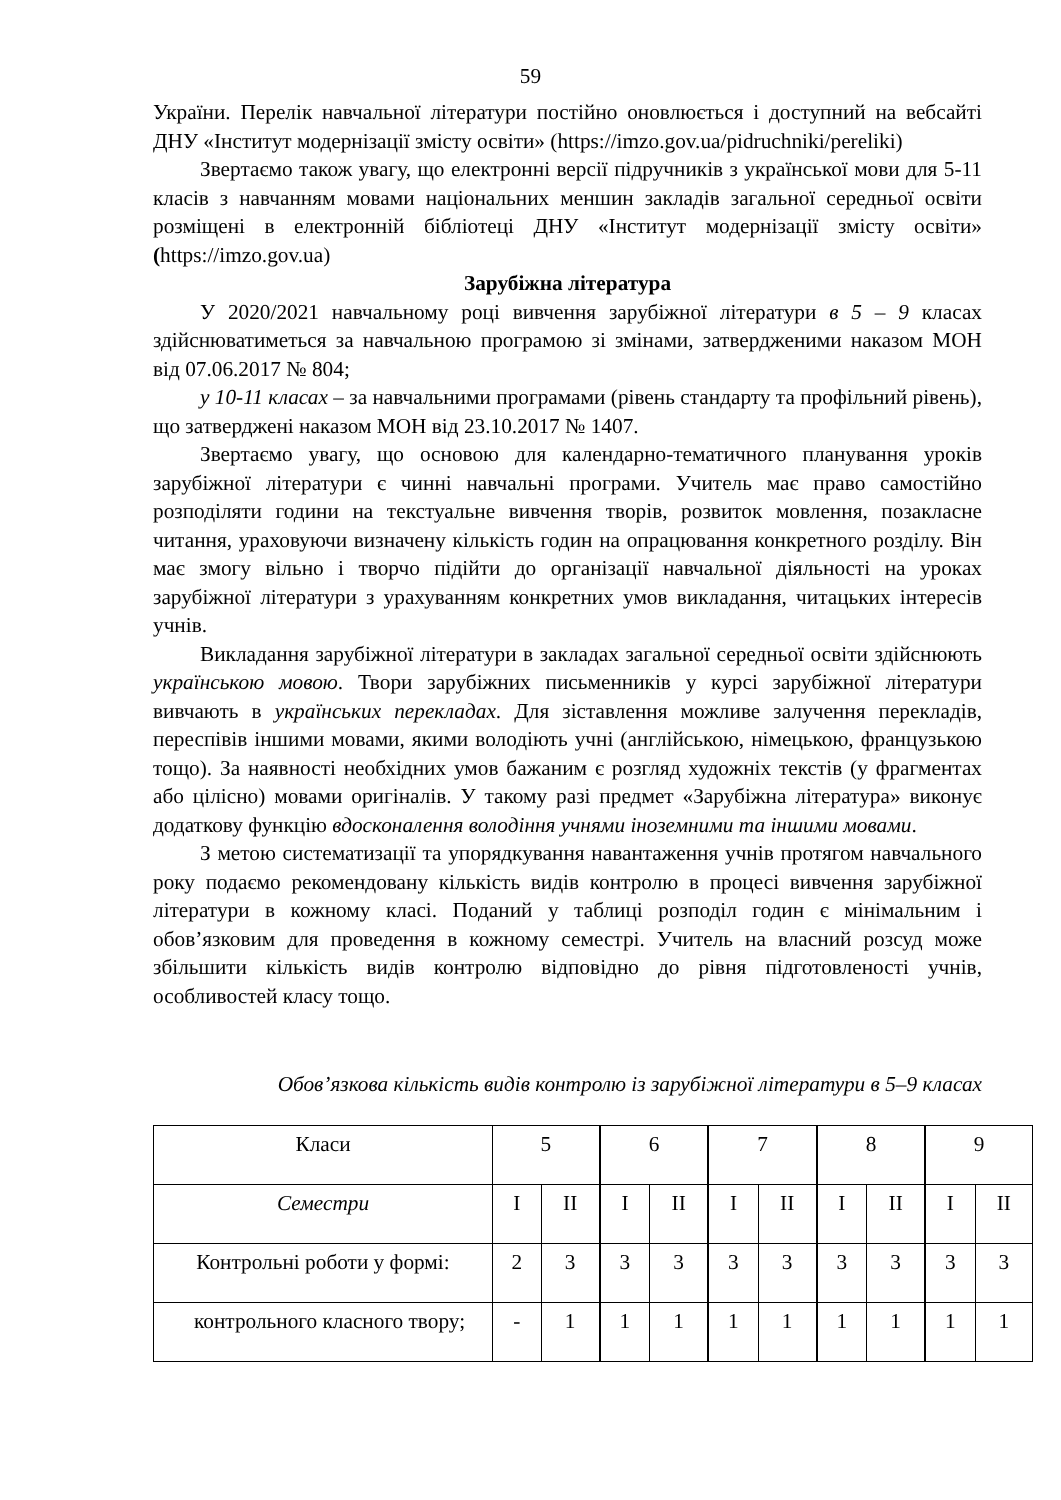59
України. Перелік навчальної літератури постійно оновлюється і доступний на вебсайті ДНУ «Інститут модернізації змісту освіти» (https://imzo.gov.ua/pidruchniki/pereliki)
Звертаємо також увагу, що електронні версії підручників з української мови для 5-11 класів з навчанням мовами національних меншин закладів загальної середньої освіти розміщені в електронній бібліотеці ДНУ «Інститут модернізації змісту освіти» (https://imzo.gov.ua)
Зарубіжна література
У 2020/2021 навчальному році вивчення зарубіжної літератури в 5 – 9 класах здійснюватиметься за навчальною програмою зі змінами, затвердженими наказом МОН від 07.06.2017 № 804;
у 10-11 класах – за навчальними програмами (рівень стандарту та профільний рівень), що затверджені наказом МОН від 23.10.2017 № 1407.
Звертаємо увагу, що основою для календарно-тематичного планування уроків зарубіжної літератури є чинні навчальні програми. Учитель має право самостійно розподіляти години на текстуальне вивчення творів, розвиток мовлення, позакласне читання, ураховуючи визначену кількість годин на опрацювання конкретного розділу. Він має змогу вільно і творчо підійти до організації навчальної діяльності на уроках зарубіжної літератури з урахуванням конкретних умов викладання, читацьких інтересів учнів.
Викладання зарубіжної літератури в закладах загальної середньої освіти здійснюють українською мовою. Твори зарубіжних письменників у курсі зарубіжної літератури вивчають в українських перекладах. Для зіставлення можливе залучення перекладів, переспівів іншими мовами, якими володіють учні (англійською, німецькою, французькою тощо). За наявності необхідних умов бажаним є розгляд художніх текстів (у фрагментах або цілісно) мовами оригіналів. У такому разі предмет «Зарубіжна література» виконує додаткову функцію вдосконалення володіння учнями іноземними та іншими мовами.
З метою систематизації та упорядкування навантаження учнів протягом навчального року подаємо рекомендовану кількість видів контролю в процесі вивчення зарубіжної літератури в кожному класі. Поданий у таблиці розподіл годин є мінімальним і обов’язковим для проведення в кожному семестрі. Учитель на власний розсуд може збільшити кількість видів контролю відповідно до рівня підготовленості учнів, особливостей класу тощо.
Обов’язкова кількість видів контролю із зарубіжної літератури в 5–9 класах
| Класи | 5 | | 6 | | 7 | | 8 | | 9 | |
| Семестри | I | II | I | II | I | II | I | II | I | II |
| Контрольні роботи у формі: | 2 | 3 | 3 | 3 | 3 | 3 | 3 | 3 | 3 | 3 |
| контрольного класного твору; | - | 1 | 1 | 1 | 1 | 1 | 1 | 1 | 1 | 1 |